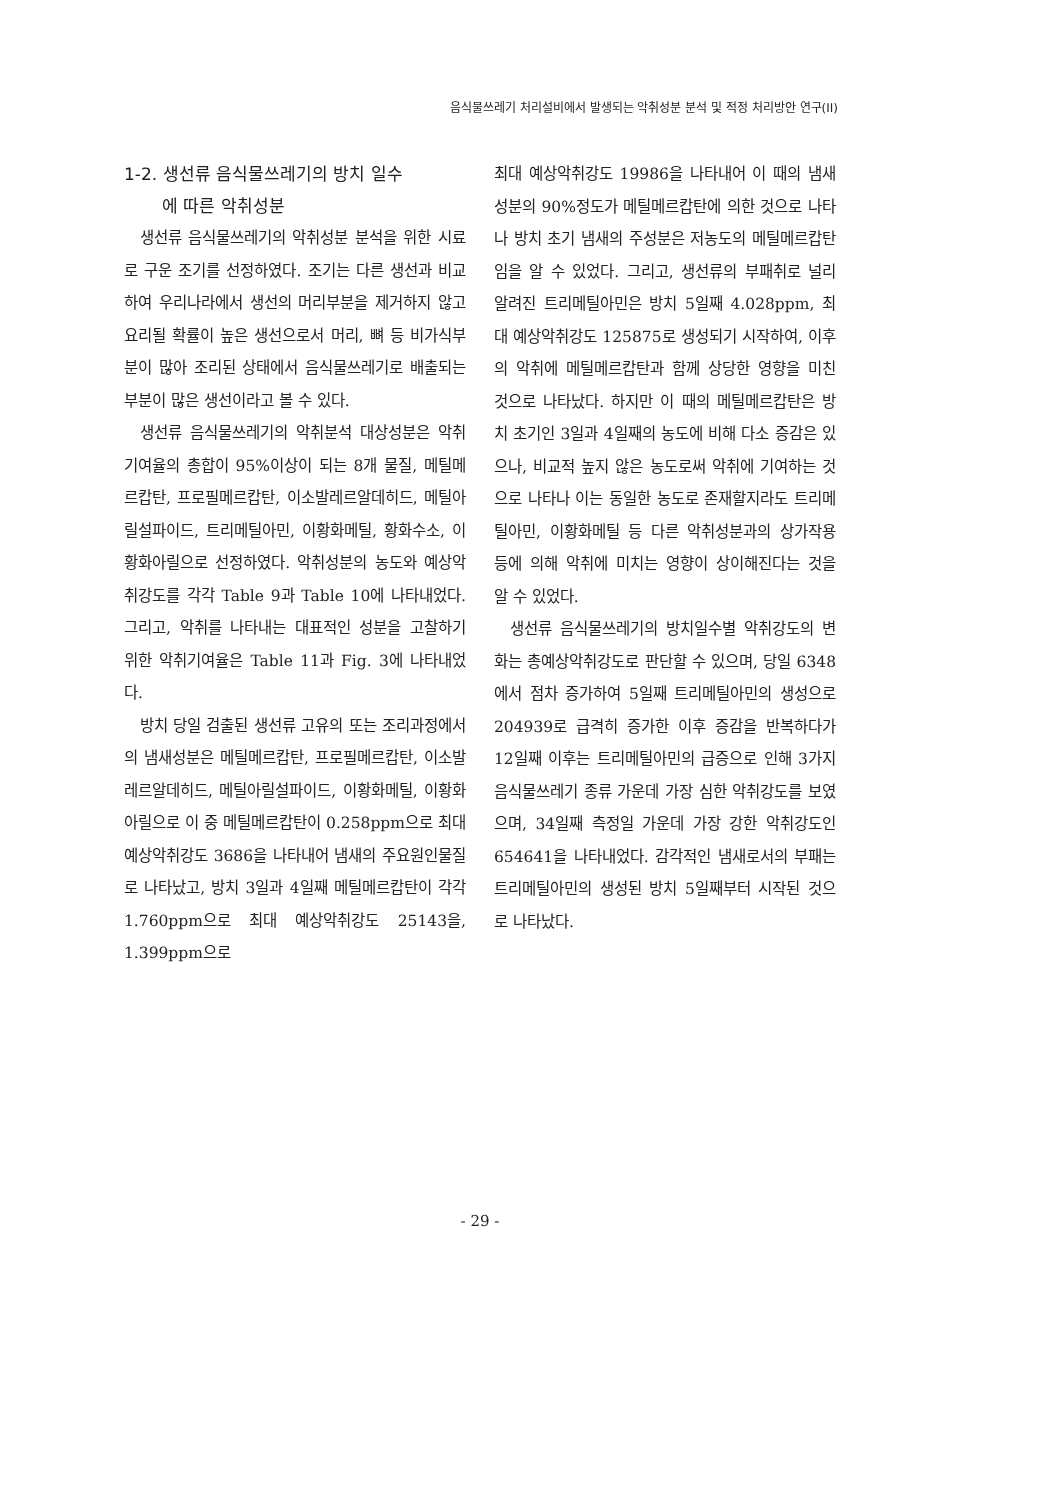음식물쓰레기 처리설비에서 발생되는 악취성분 분석 및 적정 처리방안 연구(II)
1-2. 생선류 음식물쓰레기의 방치 일수
에 따른 악취성분
생선류 음식물쓰레기의 악취성분 분석을 위한 시료로 구운 조기를 선정하였다. 조기는 다른 생선과 비교하여 우리나라에서 생선의 머리부분을 제거하지 않고 요리될 확률이 높은 생선으로서 머리, 뼈 등 비가식부분이 많아 조리된 상태에서 음식물쓰레기로 배출되는 부분이 많은 생선이라고 볼 수 있다.
생선류 음식물쓰레기의 악취분석 대상성분은 악취기여율의 총합이 95%이상이 되는 8개 물질, 메틸메르캅탄, 프로필메르캅탄, 이소발레르알데히드, 메틸아릴설파이드, 트리메틸아민, 이황화메틸, 황화수소, 이황화아릴으로 선정하였다. 악취성분의 농도와 예상악취강도를 각각 Table 9과 Table 10에 나타내었다. 그리고, 악취를 나타내는 대표적인 성분을 고찰하기 위한 악취기여율은 Table 11과 Fig. 3에 나타내었다.
방치 당일 검출된 생선류 고유의 또는 조리과정에서의 냄새성분은 메틸메르캅탄, 프로필메르캅탄, 이소발레르알데히드, 메틸아릴설파이드, 이황화메틸, 이황화아릴으로 이 중 메틸메르캅탄이 0.258ppm으로 최대 예상악취강도 3686을 나타내어 냄새의 주요원인물질로 나타났고, 방치 3일과 4일째 메틸메르캅탄이 각각 1.760ppm으로 최대 예상악취강도 25143을, 1.399ppm으로
최대 예상악취강도 19986을 나타내어 이 때의 냄새성분의 90%정도가 메틸메르캅탄에 의한 것으로 나타나 방치 초기 냄새의 주성분은 저농도의 메틸메르캅탄임을 알 수 있었다. 그리고, 생선류의 부패취로 널리 알려진 트리메틸아민은 방치 5일째 4.028ppm, 최대 예상악취강도 125875로 생성되기 시작하여, 이후의 악취에 메틸메르캅탄과 함께 상당한 영향을 미친 것으로 나타났다. 하지만 이 때의 메틸메르캅탄은 방치 초기인 3일과 4일째의 농도에 비해 다소 증감은 있으나, 비교적 높지 않은 농도로써 악취에 기여하는 것으로 나타나 이는 동일한 농도로 존재할지라도 트리메틸아민, 이황화메틸 등 다른 악취성분과의 상가작용 등에 의해 악취에 미치는 영향이 상이해진다는 것을 알 수 있었다.
생선류 음식물쓰레기의 방치일수별 악취강도의 변화는 총예상악취강도로 판단할 수 있으며, 당일 6348에서 점차 증가하여 5일째 트리메틸아민의 생성으로 204939로 급격히 증가한 이후 증감을 반복하다가 12일째 이후는 트리메틸아민의 급증으로 인해 3가지 음식물쓰레기 종류 가운데 가장 심한 악취강도를 보였으며, 34일째 측정일 가운데 가장 강한 악취강도인 654641을 나타내었다. 감각적인 냄새로서의 부패는 트리메틸아민의 생성된 방치 5일째부터 시작된 것으로 나타났다.
- 29 -